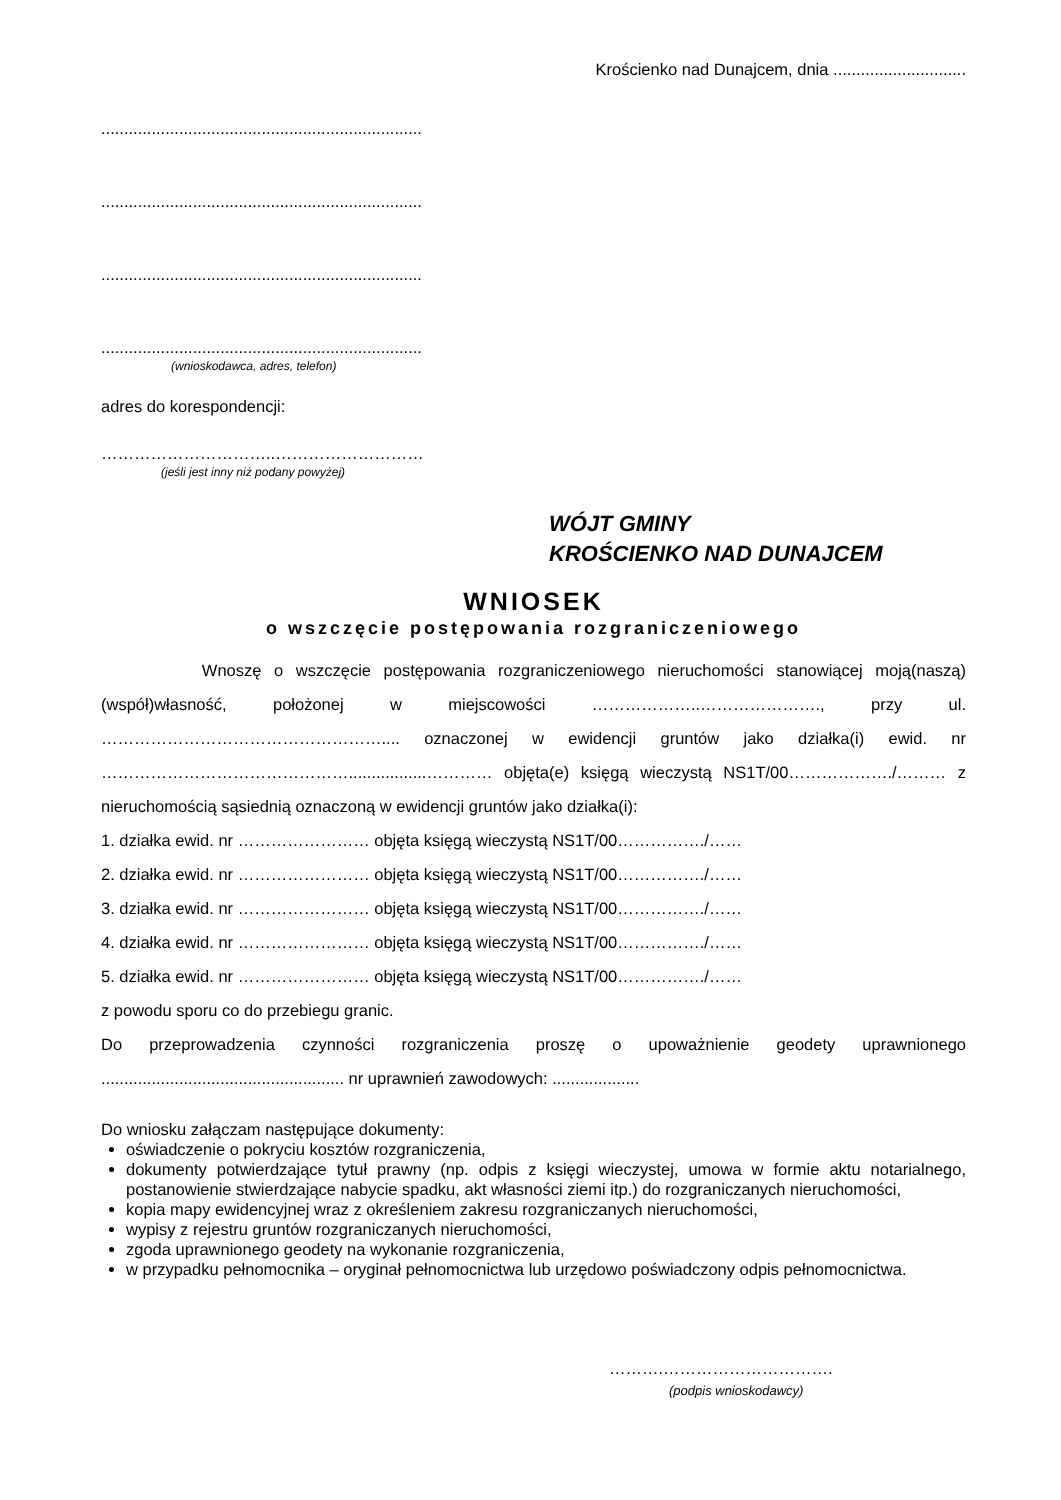Krościenko nad Dunajcem, dnia .............................
......................................................................
......................................................................
......................................................................
......................................................................
(wnioskodawca, adres, telefon)
adres do korespondencji:
…………………………..………………………
(jeśli jest inny niż podany powyżej)
WÓJT GMINY
KROŚCIENKO NAD DUNAJCEM
WNIOSEK
o wszczęcie postępowania rozgraniczeniowego
Wnoszę o wszczęcie postępowania rozgraniczeniowego nieruchomości stanowiącej moją(naszą) (współ)własność, położonej w miejscowości ………………..…………………., przy ul. …………………………………………….... oznaczonej w ewidencji gruntów jako działka(i) ewid. nr ……………………………………….................………… objęta(e) księgą wieczystą NS1T/00………………./……… z nieruchomością sąsiednią oznaczoną w ewidencji gruntów jako działka(i):
1. działka ewid. nr …………………… objęta księgą wieczystą NS1T/00……………./……
2. działka ewid. nr …………………… objęta księgą wieczystą NS1T/00……………./……
3. działka ewid. nr …………………… objęta księgą wieczystą NS1T/00……………./……
4. działka ewid. nr …………………… objęta księgą wieczystą NS1T/00……………./……
5. działka ewid. nr …………………… objęta księgą wieczystą NS1T/00……………./……
z powodu sporu co do przebiegu granic.
Do przeprowadzenia czynności rozgraniczenia proszę o upoważnienie geodety uprawnionego ..................................................... nr uprawnień zawodowych: ...................
Do wniosku załączam następujące dokumenty:
oświadczenie o pokryciu kosztów rozgraniczenia,
dokumenty potwierdzające tytuł prawny (np. odpis z księgi wieczystej, umowa w formie aktu notarialnego, postanowienie stwierdzające nabycie spadku, akt własności ziemi itp.) do rozgraniczanych nieruchomości,
kopia mapy ewidencyjnej wraz z określeniem zakresu rozgraniczanych nieruchomości,
wypisy z rejestru gruntów rozgraniczanych nieruchomości,
zgoda uprawnionego geodety na wykonanie rozgraniczenia,
w przypadku pełnomocnika – oryginał pełnomocnictwa lub urzędowo poświadczony odpis pełnomocnictwa.
……….………………………….
(podpis wnioskodawcy)